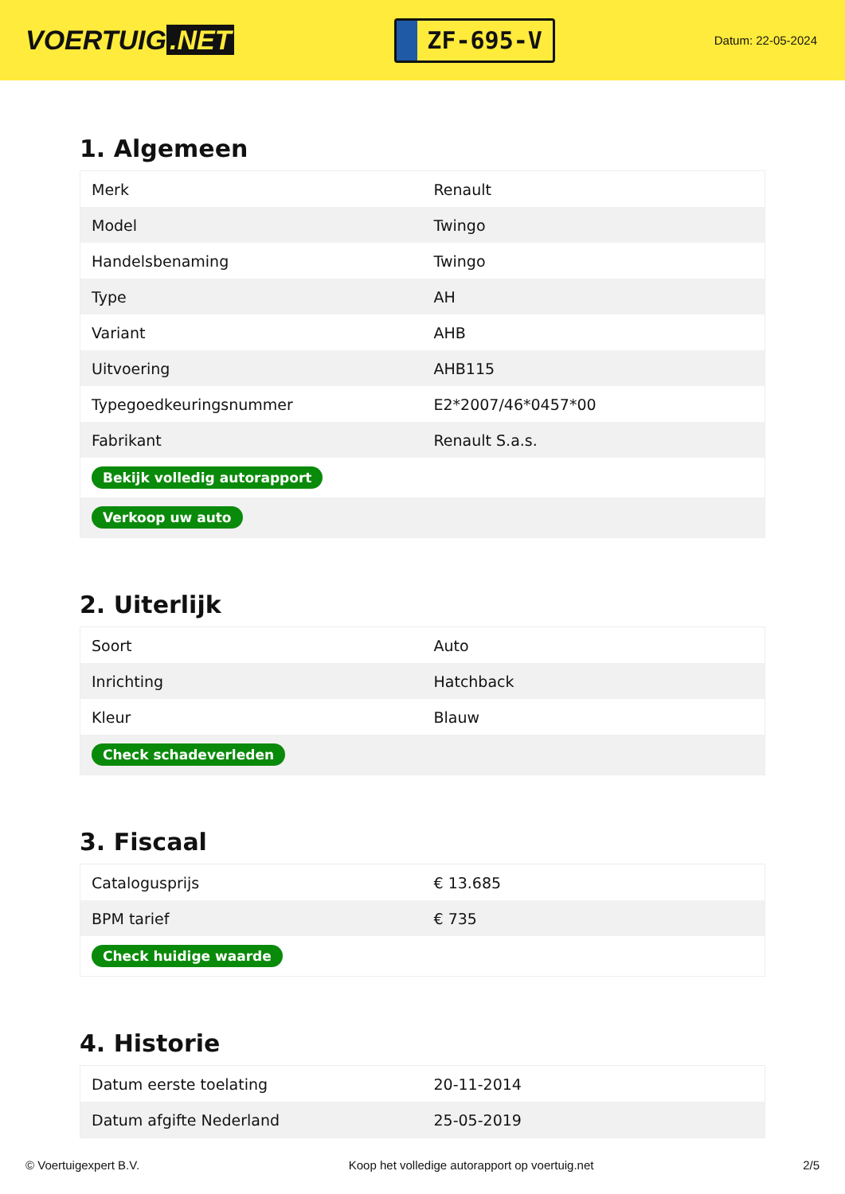VOERTUIG.NET
ZF-695-V
Datum: 22-05-2024
1. Algemeen
| Merk | Renault |
| Model | Twingo |
| Handelsbenaming | Twingo |
| Type | AH |
| Variant | AHB |
| Uitvoering | AHB115 |
| Typegoedkeuringsnummer | E2*2007/46*0457*00 |
| Fabrikant | Renault S.a.s. |
| Bekijk volledig autorapport | |
| Verkoop uw auto | |
2. Uiterlijk
| Soort | Auto |
| Inrichting | Hatchback |
| Kleur | Blauw |
| Check schadeverleden | |
3. Fiscaal
| Catalogusprijs | € 13.685 |
| BPM tarief | € 735 |
| Check huidige waarde | |
4. Historie
| Datum eerste toelating | 20-11-2014 |
| Datum afgifte Nederland | 25-05-2019 |
© Voertuigexpert B.V. Koop het volledige autorapport op voertuig.net 2/5